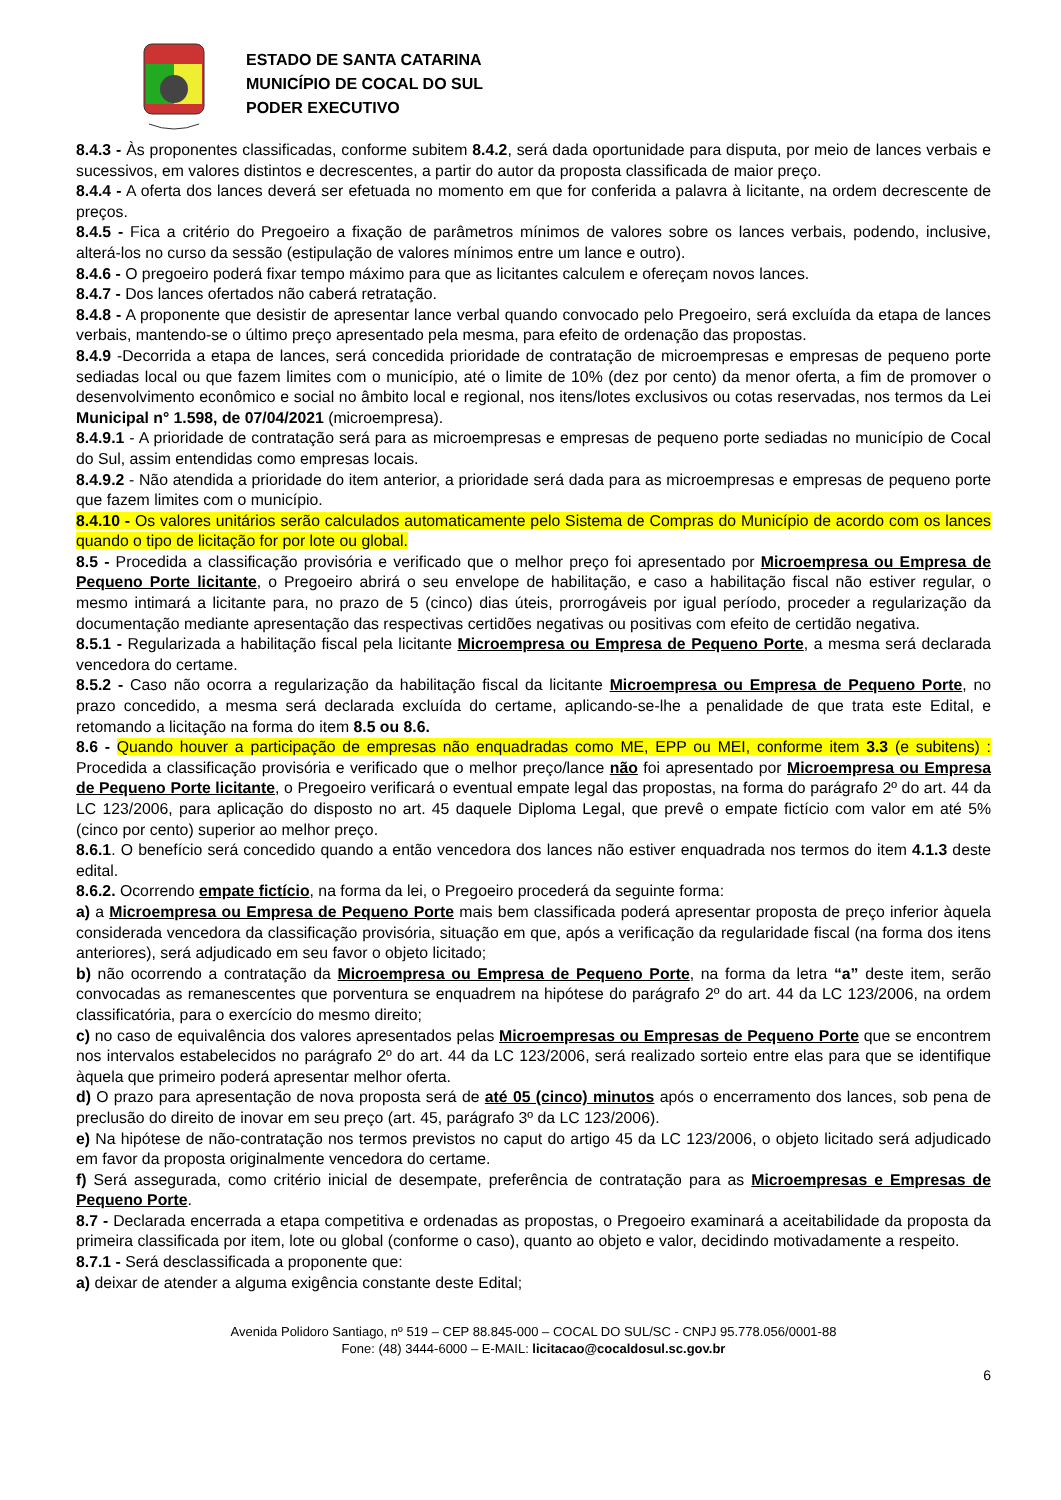ESTADO DE SANTA CATARINA
MUNICÍPIO DE COCAL DO SUL
PODER EXECUTIVO
8.4.3 - Às proponentes classificadas, conforme subitem 8.4.2, será dada oportunidade para disputa, por meio de lances verbais e sucessivos, em valores distintos e decrescentes, a partir do autor da proposta classificada de maior preço.
8.4.4 - A oferta dos lances deverá ser efetuada no momento em que for conferida a palavra à licitante, na ordem decrescente de preços.
8.4.5 - Fica a critério do Pregoeiro a fixação de parâmetros mínimos de valores sobre os lances verbais, podendo, inclusive, alterá-los no curso da sessão (estipulação de valores mínimos entre um lance e outro).
8.4.6 - O pregoeiro poderá fixar tempo máximo para que as licitantes calculem e ofereçam novos lances.
8.4.7 - Dos lances ofertados não caberá retratação.
8.4.8 - A proponente que desistir de apresentar lance verbal quando convocado pelo Pregoeiro, será excluída da etapa de lances verbais, mantendo-se o último preço apresentado pela mesma, para efeito de ordenação das propostas.
8.4.9 -Decorrida a etapa de lances, será concedida prioridade de contratação de microempresas e empresas de pequeno porte sediadas local ou que fazem limites com o município, até o limite de 10% (dez por cento) da menor oferta, a fim de promover o desenvolvimento econômico e social no âmbito local e regional, nos itens/lotes exclusivos ou cotas reservadas, nos termos da Lei Municipal n° 1.598, de 07/04/2021 (microempresa).
8.4.9.1 - A prioridade de contratação será para as microempresas e empresas de pequeno porte sediadas no município de Cocal do Sul, assim entendidas como empresas locais.
8.4.9.2 - Não atendida a prioridade do item anterior, a prioridade será dada para as microempresas e empresas de pequeno porte que fazem limites com o município.
8.4.10 - Os valores unitários serão calculados automaticamente pelo Sistema de Compras do Município de acordo com os lances quando o tipo de licitação for por lote ou global.
8.5 - Procedida a classificação provisória e verificado que o melhor preço foi apresentado por Microempresa ou Empresa de Pequeno Porte licitante, o Pregoeiro abrirá o seu envelope de habilitação, e caso a habilitação fiscal não estiver regular, o mesmo intimará a licitante para, no prazo de 5 (cinco) dias úteis, prorrogáveis por igual período, proceder a regularização da documentação mediante apresentação das respectivas certidões negativas ou positivas com efeito de certidão negativa.
8.5.1 - Regularizada a habilitação fiscal pela licitante Microempresa ou Empresa de Pequeno Porte, a mesma será declarada vencedora do certame.
8.5.2 - Caso não ocorra a regularização da habilitação fiscal da licitante Microempresa ou Empresa de Pequeno Porte, no prazo concedido, a mesma será declarada excluída do certame, aplicando-se-lhe a penalidade de que trata este Edital, e retomando a licitação na forma do item 8.5 ou 8.6.
8.6 - Quando houver a participação de empresas não enquadradas como ME, EPP ou MEI, conforme item 3.3 (e subitens) : Procedida a classificação provisória e verificado que o melhor preço/lance não foi apresentado por Microempresa ou Empresa de Pequeno Porte licitante, o Pregoeiro verificará o eventual empate legal das propostas, na forma do parágrafo 2º do art. 44 da LC 123/2006, para aplicação do disposto no art. 45 daquele Diploma Legal, que prevê o empate fictício com valor em até 5% (cinco por cento) superior ao melhor preço.
8.6.1. O benefício será concedido quando a então vencedora dos lances não estiver enquadrada nos termos do item 4.1.3 deste edital.
8.6.2. Ocorrendo empate fictício, na forma da lei, o Pregoeiro procederá da seguinte forma:
a) a Microempresa ou Empresa de Pequeno Porte mais bem classificada poderá apresentar proposta de preço inferior àquela considerada vencedora da classificação provisória, situação em que, após a verificação da regularidade fiscal (na forma dos itens anteriores), será adjudicado em seu favor o objeto licitado;
b) não ocorrendo a contratação da Microempresa ou Empresa de Pequeno Porte, na forma da letra “a” deste item, serão convocadas as remanescentes que porventura se enquadrem na hipótese do parágrafo 2º do art. 44 da LC 123/2006, na ordem classificatória, para o exercício do mesmo direito;
c) no caso de equivalência dos valores apresentados pelas Microempresas ou Empresas de Pequeno Porte que se encontrem nos intervalos estabelecidos no parágrafo 2º do art. 44 da LC 123/2006, será realizado sorteio entre elas para que se identifique àquela que primeiro poderá apresentar melhor oferta.
d) O prazo para apresentação de nova proposta será de até 05 (cinco) minutos após o encerramento dos lances, sob pena de preclusão do direito de inovar em seu preço (art. 45, parágrafo 3º da LC 123/2006).
e) Na hipótese de não-contratação nos termos previstos no caput do artigo 45 da LC 123/2006, o objeto licitado será adjudicado em favor da proposta originalmente vencedora do certame.
f) Será assegurada, como critério inicial de desempate, preferência de contratação para as Microempresas e Empresas de Pequeno Porte.
8.7 - Declarada encerrada a etapa competitiva e ordenadas as propostas, o Pregoeiro examinará a aceitabilidade da proposta da primeira classificada por item, lote ou global (conforme o caso), quanto ao objeto e valor, decidindo motivadamente a respeito.
8.7.1 - Será desclassificada a proponente que:
a) deixar de atender a alguma exigência constante deste Edital;
Avenida Polidoro Santiago, nº 519 – CEP 88.845-000 – COCAL DO SUL/SC - CNPJ 95.778.056/0001-88
Fone: (48) 3444-6000 – E-MAIL: licitacao@cocaldosul.sc.gov.br
6